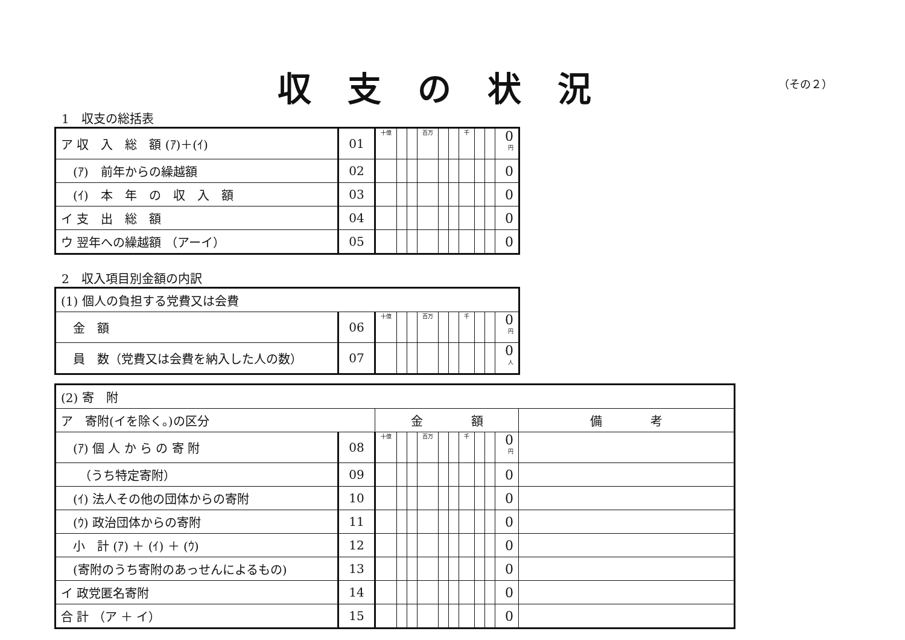収支の状況
（その２）
1　収支の総括表
| ア 収 入 総 額 (ｱ)＋(ｲ) | 01 | 十億 | | | 百万 | | | 千 | | | 0 円 |
| (ｱ) 前年からの繰越額 | 02 | | | | | | | | | | 0 |
| (ｲ) 本 年 の 収 入 額 | 03 | | | | | | | | | | 0 |
| イ 支 出 総 額 | 04 | | | | | | | | | | 0 |
| ウ 翌年への繰越額 （アーイ） | 05 | | | | | | | | | | 0 |
2　収入項目別金額の内訳
| (1) 個人の負担する党費又は会費 | | | | | | | | | | | |
| 金 額 | 06 | 十億 | | | 百万 | | | 千 | | | 0 円 |
| 員 数（党費又は会費を納入した人の数） | 07 | | | | | | | | | | 0 人 |
| (2) 寄 附 | | | | | | | | | | | | |
| ア 寄附(イを除く。)の区分 | | 金 額 | | | | | | | | | | 備 考 |
| (ｱ) 個 人 か ら の 寄 附 | 08 | 十億 | | | 百万 | | | 千 | | | 0 円 | |
| （うち特定寄附） | 09 | | | | | | | | | | 0 | |
| (ｲ) 法人その他の団体からの寄附 | 10 | | | | | | | | | | 0 | |
| (ｳ) 政治団体からの寄附 | 11 | | | | | | | | | | 0 | |
| 小 計 (ｱ) ＋ (ｲ) ＋ (ｳ) | 12 | | | | | | | | | | 0 | |
| (寄附のうち寄附のあっせんによるもの) | 13 | | | | | | | | | | 0 | |
| イ 政党匿名寄附 | 14 | | | | | | | | | | 0 | |
| 合 計 （ア ＋ イ） | 15 | | | | | | | | | | 0 | |